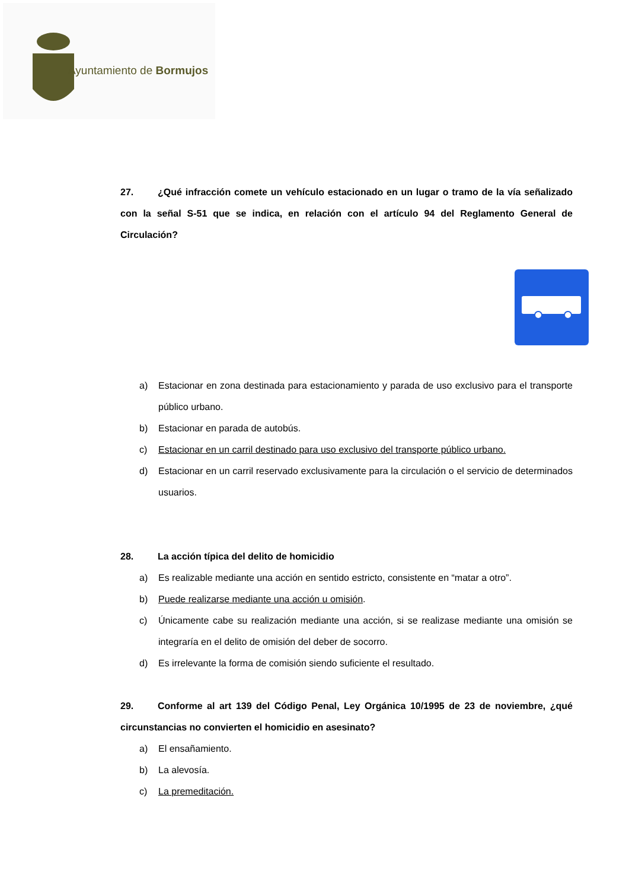Ayuntamiento de Bormujos
27. ¿Qué infracción comete un vehículo estacionado en un lugar o tramo de la vía señalizado con la señal S-51 que se indica, en relación con el artículo 94 del Reglamento General de Circulación?
a) Estacionar en zona destinada para estacionamiento y parada de uso exclusivo para el transporte público urbano.
b) Estacionar en parada de autobús.
c) Estacionar en un carril destinado para uso exclusivo del transporte público urbano.
d) Estacionar en un carril reservado exclusivamente para la circulación o el servicio de determinados usuarios.
28. La acción típica del delito de homicidio
a) Es realizable mediante una acción en sentido estricto, consistente en “matar a otro”.
b) Puede realizarse mediante una acción u omisión.
c) Únicamente cabe su realización mediante una acción, si se realizase mediante una omisión se integraría en el delito de omisión del deber de socorro.
d) Es irrelevante la forma de comisión siendo suficiente el resultado.
29. Conforme al art 139 del Código Penal, Ley Orgánica 10/1995 de 23 de noviembre, ¿qué circunstancias no convierten el homicidio en asesinato?
a) El ensañamiento.
b) La alevosía.
c) La premeditación.